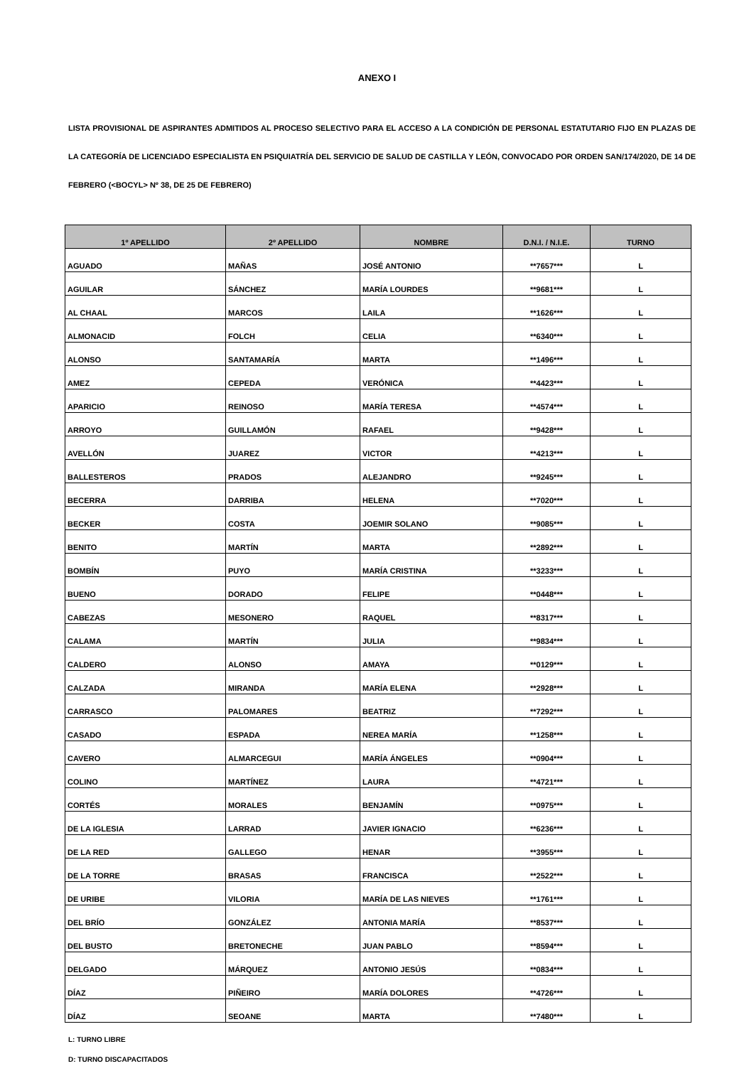ANEXO I
LISTA PROVISIONAL DE ASPIRANTES ADMITIDOS AL PROCESO SELECTIVO PARA EL ACCESO A LA CONDICIÓN DE PERSONAL ESTATUTARIO FIJO EN PLAZAS DE LA CATEGORÍA DE LICENCIADO ESPECIALISTA EN PSIQUIATRÍA DEL SERVICIO DE SALUD DE CASTILLA Y LEÓN, CONVOCADO POR ORDEN SAN/174/2020, DE 14 DE FEBRERO (<BOCYL> Nº 38, DE 25 DE FEBRERO)
| 1º APELLIDO | 2º APELLIDO | NOMBRE | D.N.I. / N.I.E. | TURNO |
| --- | --- | --- | --- | --- |
| AGUADO | MAÑAS | JOSÉ ANTONIO | **7657*** | L |
| AGUILAR | SÁNCHEZ | MARÍA LOURDES | **9681*** | L |
| AL CHAAL | MARCOS | LAILA | **1626*** | L |
| ALMONACID | FOLCH | CELIA | **6340*** | L |
| ALONSO | SANTAMARÍA | MARTA | **1496*** | L |
| AMEZ | CEPEDA | VERÓNICA | **4423*** | L |
| APARICIO | REINOSO | MARÍA TERESA | **4574*** | L |
| ARROYO | GUILLAMÓN | RAFAEL | **9428*** | L |
| AVELLÓN | JUAREZ | VICTOR | **4213*** | L |
| BALLESTEROS | PRADOS | ALEJANDRO | **9245*** | L |
| BECERRA | DARRIBA | HELENA | **7020*** | L |
| BECKER | COSTA | JOEMIR SOLANO | **9085*** | L |
| BENITO | MARTÍN | MARTA | **2892*** | L |
| BOMBÍN | PUYO | MARÍA CRISTINA | **3233*** | L |
| BUENO | DORADO | FELIPE | **0448*** | L |
| CABEZAS | MESONERO | RAQUEL | **8317*** | L |
| CALAMA | MARTÍN | JULIA | **9834*** | L |
| CALDERO | ALONSO | AMAYA | **0129*** | L |
| CALZADA | MIRANDA | MARÍA ELENA | **2928*** | L |
| CARRASCO | PALOMARES | BEATRIZ | **7292*** | L |
| CASADO | ESPADA | NEREA MARÍA | **1258*** | L |
| CAVERO | ALMARCEGUI | MARÍA ÁNGELES | **0904*** | L |
| COLINO | MARTÍNEZ | LAURA | **4721*** | L |
| CORTÉS | MORALES | BENJAMÍN | **0975*** | L |
| DE LA IGLESIA | LARRAD | JAVIER IGNACIO | **6236*** | L |
| DE LA RED | GALLEGO | HENAR | **3955*** | L |
| DE LA TORRE | BRASAS | FRANCISCA | **2522*** | L |
| DE URIBE | VILORIA | MARÍA DE LAS NIEVES | **1761*** | L |
| DEL BRÍO | GONZÁLEZ | ANTONIA MARÍA | **8537*** | L |
| DEL BUSTO | BRETONECHE | JUAN PABLO | **8594*** | L |
| DELGADO | MÁRQUEZ | ANTONIO JESÚS | **0834*** | L |
| DÍAZ | PIÑEIRO | MARÍA DOLORES | **4726*** | L |
| DÍAZ | SEOANE | MARTA | **7480*** | L |
L: TURNO LIBRE
D: TURNO DISCAPACITADOS